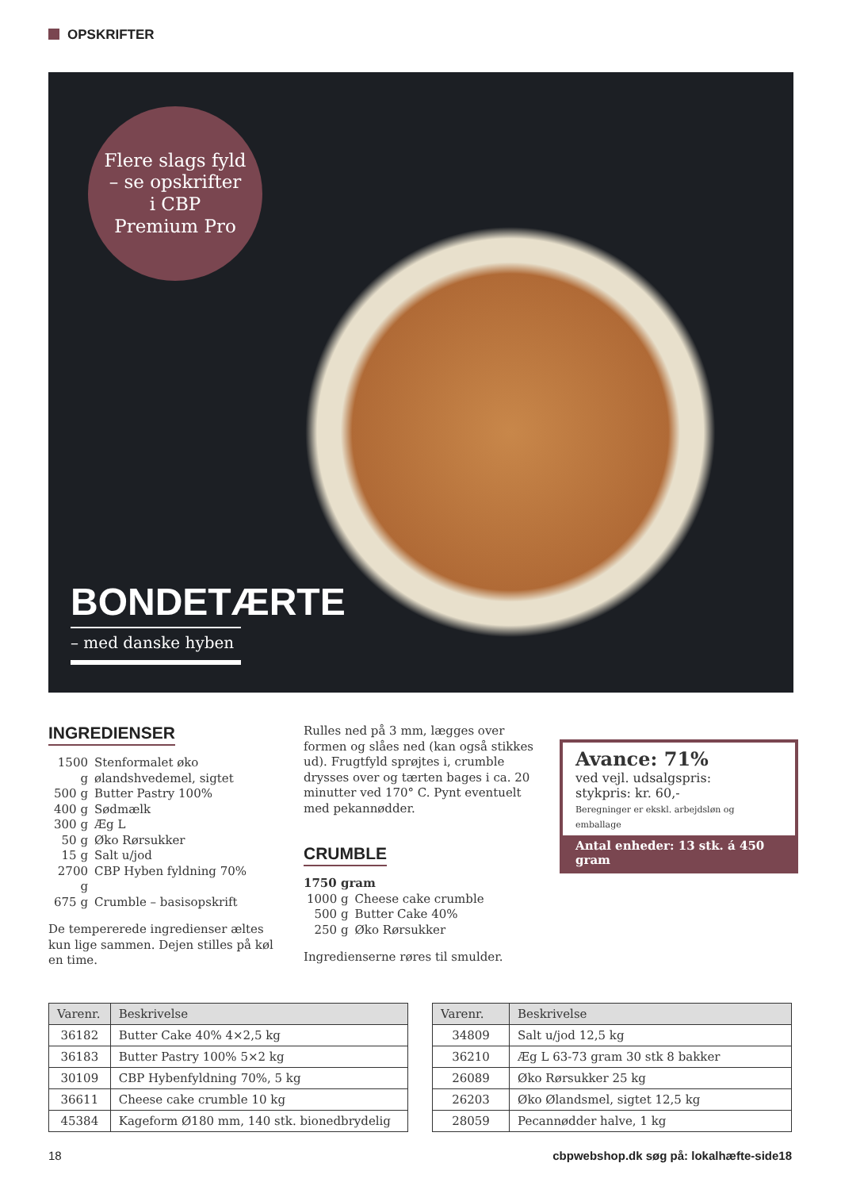OPSKRIFTER
Flere slags fyld
– se opskrifter
i CBP
Premium Pro
BONDETÆRTE
– med danske hyben
INGREDIENSER
| 1500 g | Stenformalet øko ølandshvedemel, sigtet |
| 500 g | Butter Pastry 100% |
| 400 g | Sødmælk |
| 300 g | Æg L |
| 50 g | Øko Rørsukker |
| 15 g | Salt u/jod |
| 2700 g | CBP Hyben fyldning 70% |
| 675 g | Crumble – basisopskrift |
De tempererede ingredienser æltes kun lige sammen. Dejen stilles på køl en time.
Rulles ned på 3 mm, lægges over formen og slåes ned (kan også stikkes ud). Frugt­fyld sprøjtes i, crumble drysses over og tærten bages i ca. 20 minutter ved 170° C. Pynt eventuelt med pekannødder.
CRUMBLE
1750 gram
| 1000 g | Cheese cake crumble |
| 500 g | Butter Cake 40% |
| 250 g | Øko Rørsukker |
Ingredienserne røres til smulder.
Avance: 71%
ved vejl. udsalgspris:
stykpris: kr. 60,-
Beregninger er ekskl. arbejdsløn og emballage
Antal enheder: 13 stk. á 450 gram
| Varenr. | Beskrivelse |
| --- | --- |
| 36182 | Butter Cake 40% 4×2,5 kg |
| 36183 | Butter Pastry 100% 5×2 kg |
| 30109 | CBP Hybenfyldning 70%, 5 kg |
| 36611 | Cheese cake crumble 10 kg |
| 45384 | Kageform Ø180 mm, 140 stk. bionedbrydelig |
| Varenr. | Beskrivelse |
| --- | --- |
| 34809 | Salt u/jod 12,5 kg |
| 36210 | Æg L 63-73 gram 30 stk 8 bakker |
| 26089 | Øko Rørsukker 25 kg |
| 26203 | Øko Ølandsmel, sigtet 12,5 kg |
| 28059 | Pecannødder halve, 1 kg |
18
cbpwebshop.dk søg på: lokalhæfte-side18